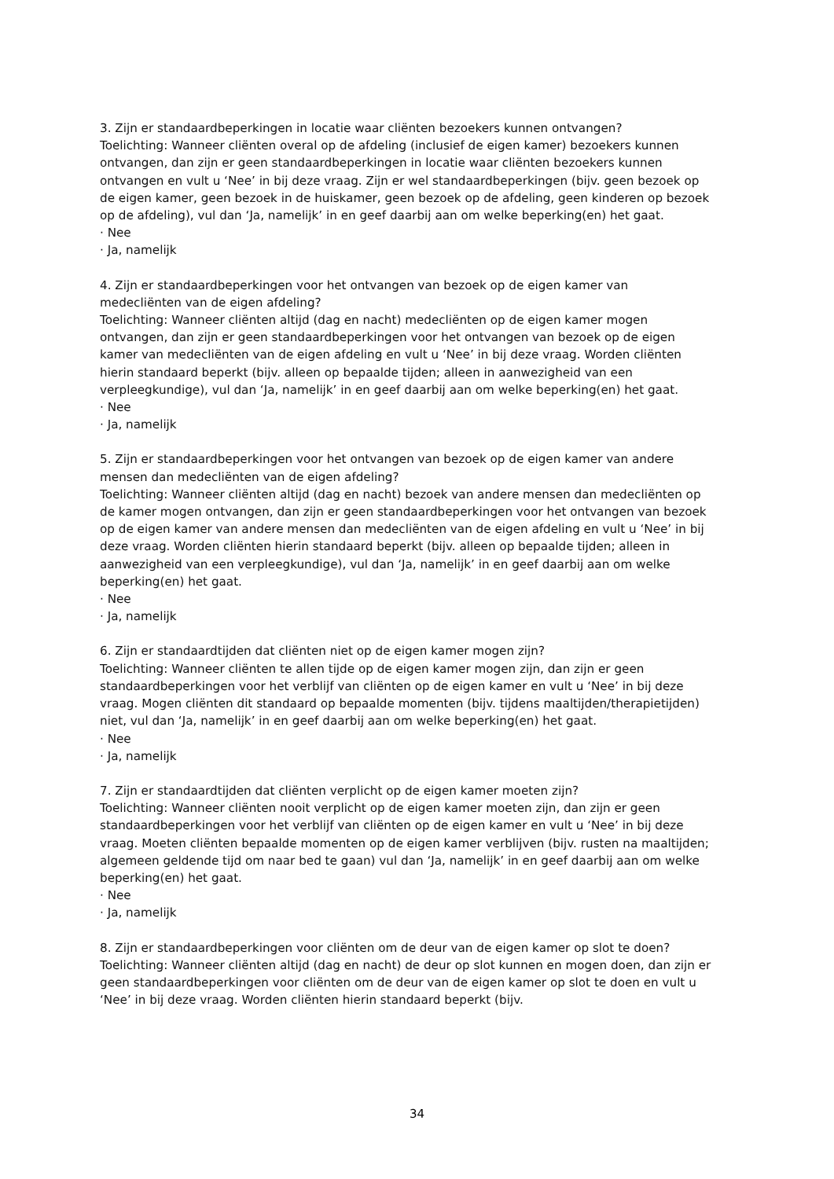3. Zijn er standaardbeperkingen in locatie waar cliënten bezoekers kunnen ontvangen?
Toelichting: Wanneer cliënten overal op de afdeling (inclusief de eigen kamer) bezoekers kunnen ontvangen, dan zijn er geen standaardbeperkingen in locatie waar cliënten bezoekers kunnen ontvangen en vult u ‘Nee’ in bij deze vraag. Zijn er wel standaardbeperkingen (bijv. geen bezoek op de eigen kamer, geen bezoek in de huiskamer, geen bezoek op de afdeling, geen kinderen op bezoek op de afdeling), vul dan ‘Ja, namelijk’ in en geef daarbij aan om welke beperking(en) het gaat.
· Nee
· Ja, namelijk
4. Zijn er standaardbeperkingen voor het ontvangen van bezoek op de eigen kamer van medecliënten van de eigen afdeling?
Toelichting: Wanneer cliënten altijd (dag en nacht) medecliënten op de eigen kamer mogen ontvangen, dan zijn er geen standaardbeperkingen voor het ontvangen van bezoek op de eigen kamer van medecliënten van de eigen afdeling en vult u ‘Nee’ in bij deze vraag. Worden cliënten hierin standaard beperkt (bijv. alleen op bepaalde tijden; alleen in aanwezigheid van een verpleegkundige), vul dan ‘Ja, namelijk’ in en geef daarbij aan om welke beperking(en) het gaat.
· Nee
· Ja, namelijk
5. Zijn er standaardbeperkingen voor het ontvangen van bezoek op de eigen kamer van andere mensen dan medecliënten van de eigen afdeling?
Toelichting: Wanneer cliënten altijd (dag en nacht) bezoek van andere mensen dan medecliënten op de kamer mogen ontvangen, dan zijn er geen standaardbeperkingen voor het ontvangen van bezoek op de eigen kamer van andere mensen dan medecliënten van de eigen afdeling en vult u ‘Nee’ in bij deze vraag. Worden cliënten hierin standaard beperkt (bijv. alleen op bepaalde tijden; alleen in aanwezigheid van een verpleegkundige), vul dan ‘Ja, namelijk’ in en geef daarbij aan om welke beperking(en) het gaat.
· Nee
· Ja, namelijk
6. Zijn er standaardtijden dat cliënten niet op de eigen kamer mogen zijn?
Toelichting: Wanneer cliënten te allen tijde op de eigen kamer mogen zijn, dan zijn er geen standaardbeperkingen voor het verblijf van cliënten op de eigen kamer en vult u ‘Nee’ in bij deze vraag. Mogen cliënten dit standaard op bepaalde momenten (bijv. tijdens maaltijden/therapietijden) niet, vul dan ‘Ja, namelijk’ in en geef daarbij aan om welke beperking(en) het gaat.
· Nee
· Ja, namelijk
7. Zijn er standaardtijden dat cliënten verplicht op de eigen kamer moeten zijn?
Toelichting: Wanneer cliënten nooit verplicht op de eigen kamer moeten zijn, dan zijn er geen standaardbeperkingen voor het verblijf van cliënten op de eigen kamer en vult u ‘Nee’ in bij deze vraag. Moeten cliënten bepaalde momenten op de eigen kamer verblijven (bijv. rusten na maaltijden; algemeen geldende tijd om naar bed te gaan) vul dan ‘Ja, namelijk’ in en geef daarbij aan om welke beperking(en) het gaat.
· Nee
· Ja, namelijk
8. Zijn er standaardbeperkingen voor cliënten om de deur van de eigen kamer op slot te doen?
Toelichting: Wanneer cliënten altijd (dag en nacht) de deur op slot kunnen en mogen doen, dan zijn er geen standaardbeperkingen voor cliënten om de deur van de eigen kamer op slot te doen en vult u ‘Nee’ in bij deze vraag. Worden cliënten hierin standaard beperkt (bijv.
34